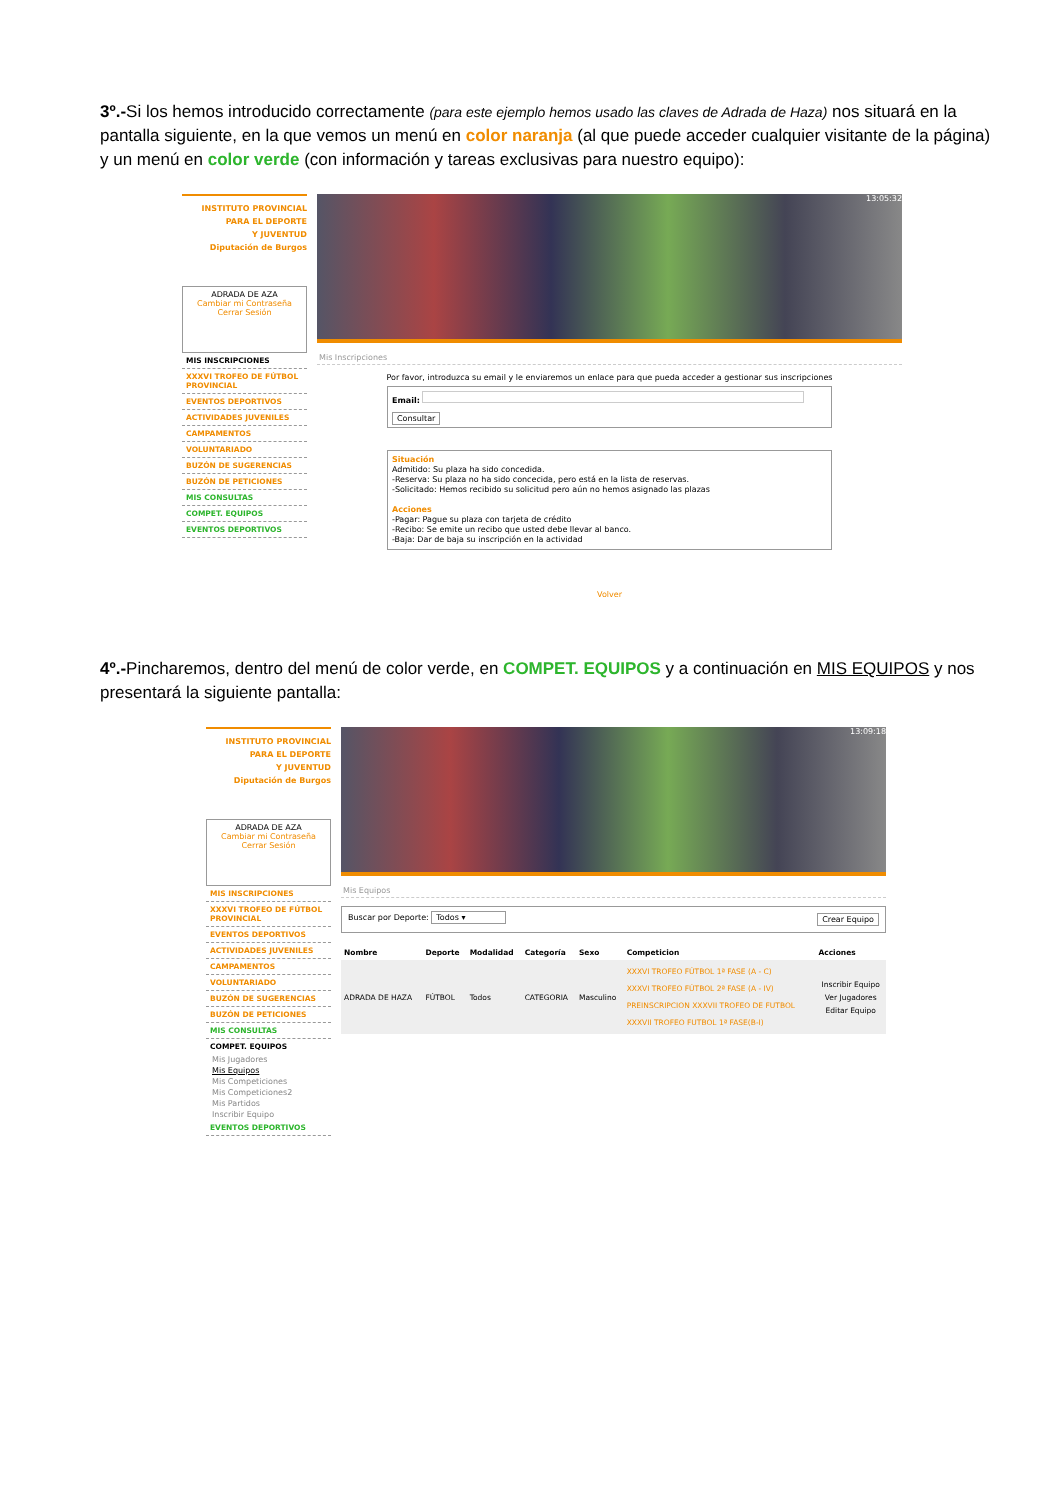3º.-Si los hemos introducido correctamente (para este ejemplo hemos usado las claves de Adrada de Haza) nos situará en la pantalla siguiente, en la que vemos un menú en color naranja (al que puede acceder cualquier visitante de la página) y un menú en color verde (con información y tareas exclusivas para nuestro equipo):
INSTITUTO PROVINCIAL
PARA EL DEPORTE
Y JUVENTUD
Diputación de Burgos
ADRADA DE AZA
Cambiar mi Contraseña
Cerrar Sesión
MIS INSCRIPCIONES
XXXVI TROFEO DE FÚTBOL PROVINCIAL
EVENTOS DEPORTIVOS
ACTIVIDADES JUVENILES
CAMPAMENTOS
VOLUNTARIADO
BUZÓN DE SUGERENCIAS
BUZÓN DE PETICIONES
MIS CONSULTAS
COMPET. EQUIPOS
EVENTOS DEPORTIVOS
13:05:32
Mis Inscripciones
Por favor, introduzca su email y le enviaremos un enlace para que pueda acceder a gestionar sus inscripciones
Email:
Consultar
Situación
Admitido: Su plaza ha sido concedida.
-Reserva: Su plaza no ha sido concecida, pero está en la lista de reservas.
-Solicitado: Hemos recibido su solicitud pero aún no hemos asignado las plazas
Acciones
-Pagar: Pague su plaza con tarjeta de crédito
-Recibo: Se emite un recibo que usted debe llevar al banco.
-Baja: Dar de baja su inscripción en la actividad
Volver
4º.-Pincharemos, dentro del menú de color verde, en COMPET. EQUIPOS y a continuación en MIS EQUIPOS y nos presentará la siguiente pantalla:
INSTITUTO PROVINCIAL
PARA EL DEPORTE
Y JUVENTUD
Diputación de Burgos
ADRADA DE AZA
Cambiar mi Contraseña
Cerrar Sesión
MIS INSCRIPCIONES
XXXVI TROFEO DE FÚTBOL PROVINCIAL
EVENTOS DEPORTIVOS
ACTIVIDADES JUVENILES
CAMPAMENTOS
VOLUNTARIADO
BUZÓN DE SUGERENCIAS
BUZÓN DE PETICIONES
MIS CONSULTAS
COMPET. EQUIPOS
Mis Jugadores
Mis Equipos
Mis Competiciones
Mis Competiciones2
Mis Partidos
Inscribir Equipo
EVENTOS DEPORTIVOS
13:09:18
Mis Equipos
Buscar por Deporte: Todos ▾ Crear Equipo
| Nombre | Deporte | Modalidad | Categoría | Sexo | Competicion | Acciones |
| --- | --- | --- | --- | --- | --- | --- |
| ADRADA DE HAZA | FÚTBOL | Todos | CATEGORIA | Masculino | XXXVI TROFEO FÚTBOL 1ª FASE (A - C) XXXVI TROFEO FÚTBOL 2ª FASE (A - IV) PREINSCRIPCION XXXVII TROFEO DE FUTBOL XXXVII TROFEO FUTBOL 1ª FASE(B-I) | Inscribir Equipo Ver Jugadores Editar Equipo |